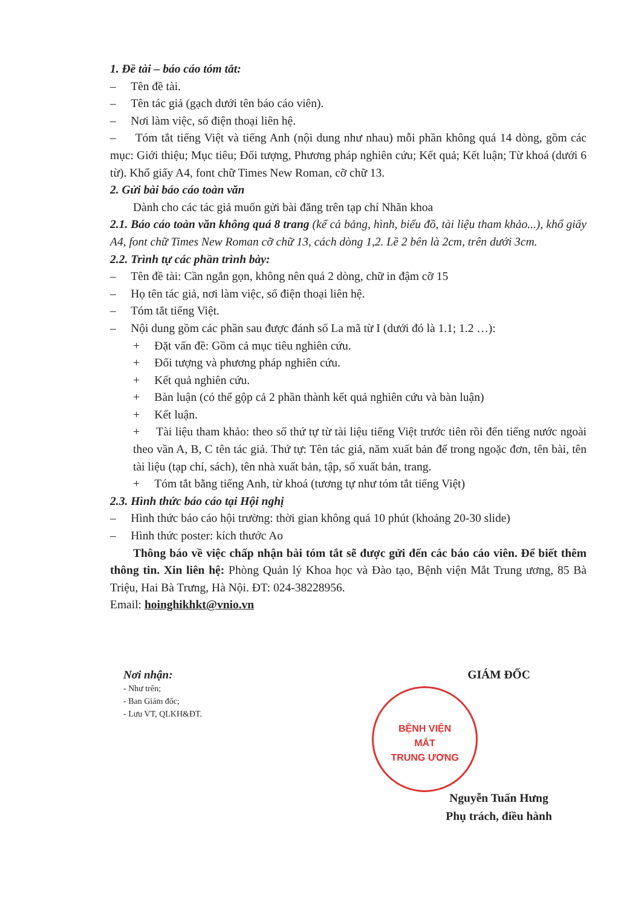1. Đề tài – báo cáo tóm tắt:
– Tên đề tài.
– Tên tác giả (gạch dưới tên báo cáo viên).
– Nơi làm việc, số điện thoại liên hệ.
– Tóm tắt tiếng Việt và tiếng Anh (nội dung như nhau) mỗi phần không quá 14 dòng, gồm các mục: Giới thiệu; Mục tiêu; Đối tượng, Phương pháp nghiên cứu; Kết quả; Kết luận; Từ khoá (dưới 6 từ). Khổ giấy A4, font chữ Times New Roman, cỡ chữ 13.
2. Gửi bài báo cáo toàn văn
Dành cho các tác giả muốn gửi bài đăng trên tạp chí Nhãn khoa
2.1. Báo cáo toàn văn không quá 8 trang (kể cả bảng, hình, biểu đồ, tài liệu tham khảo...), khổ giấy A4, font chữ Times New Roman cỡ chữ 13, cách dòng 1,2. Lề 2 bên là 2cm, trên dưới 3cm.
2.2. Trình tự các phần trình bày:
– Tên đề tài: Cần ngắn gọn, không nên quá 2 dòng, chữ in đậm cỡ 15
– Họ tên tác giả, nơi làm việc, số điện thoại liên hệ.
– Tóm tắt tiếng Việt.
– Nội dung gồm các phần sau được đánh số La mã từ I (dưới đó là 1.1; 1.2 …):
+ Đặt vấn đề: Gồm cả mục tiêu nghiên cứu.
+ Đối tượng và phương pháp nghiên cứu.
+ Kết quả nghiên cứu.
+ Bàn luận (có thể gộp cả 2 phần thành kết quả nghiên cứu và bàn luận)
+ Kết luận.
+ Tài liệu tham khảo: theo số thứ tự từ tài liệu tiếng Việt trước tiên rồi đến tiếng nước ngoài theo vần A, B, C tên tác giả. Thứ tự: Tên tác giả, năm xuất bản để trong ngoặc đơn, tên bài, tên tài liệu (tạp chí, sách), tên nhà xuất bản, tập, số xuất bản, trang.
+ Tóm tắt bằng tiếng Anh, từ khoá (tương tự như tóm tắt tiếng Việt)
2.3. Hình thức báo cáo tại Hội nghị
– Hình thức báo cáo hội trường: thời gian không quá 10 phút (khoảng 20-30 slide)
– Hình thức poster: kích thước Ao
Thông báo về việc chấp nhận bài tóm tắt sẽ được gửi đến các báo cáo viên. Để biết thêm thông tin. Xin liên hệ: Phòng Quản lý Khoa học và Đào tạo, Bệnh viện Mắt Trung ương, 85 Bà Triệu, Hai Bà Trưng, Hà Nội. ĐT: 024-38228956.
Email: hoinghikhkt@vnio.vn
Nơi nhận:
- Như trên;
- Ban Giám đốc;
- Lưu VT, QLKH&ĐT.
GIÁM ĐỐC
BỆNH VIỆN
MẮT
TRUNG ƯƠNG
Nguyễn Tuấn Hưng
Phụ trách, điều hành